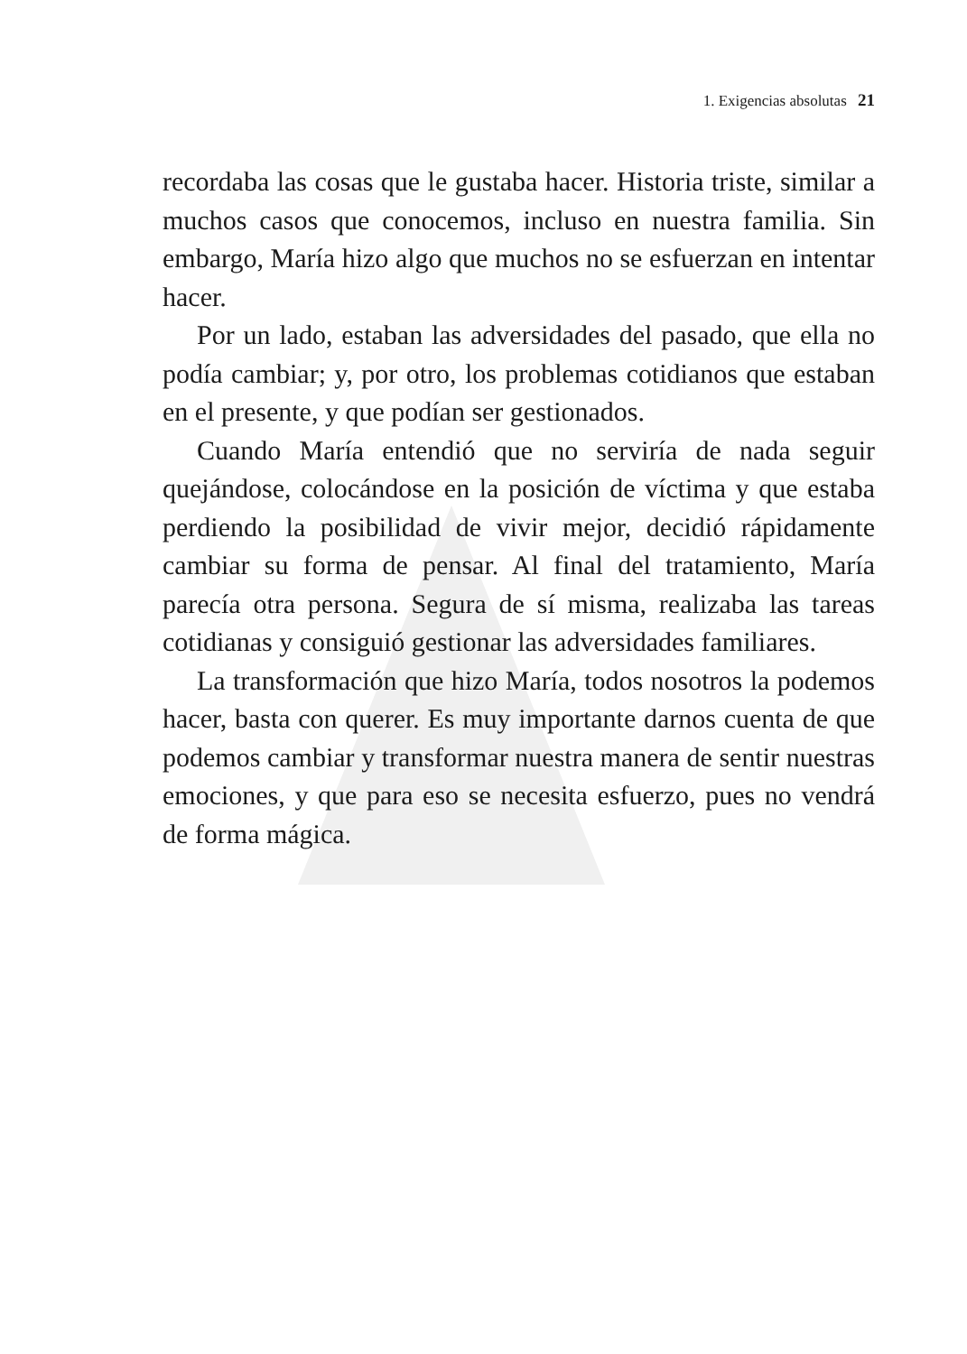1. Exigencias absolutas 21
recordaba las cosas que le gustaba hacer. Historia triste, similar a muchos casos que conocemos, incluso en nuestra familia. Sin embargo, María hizo algo que muchos no se esfuerzan en intentar hacer.
Por un lado, estaban las adversidades del pasado, que ella no podía cambiar; y, por otro, los problemas cotidianos que estaban en el presente, y que podían ser gestionados.
Cuando María entendió que no serviría de nada seguir quejándose, colocándose en la posición de víctima y que estaba perdiendo la posibilidad de vivir mejor, decidió rápidamente cambiar su forma de pensar. Al final del tratamiento, María parecía otra persona. Segura de sí misma, realizaba las tareas cotidianas y consiguió gestionar las adversidades familiares.
La transformación que hizo María, todos nosotros la podemos hacer, basta con querer. Es muy importante darnos cuenta de que podemos cambiar y transformar nuestra manera de sentir nuestras emociones, y que para eso se necesita esfuerzo, pues no vendrá de forma mágica.